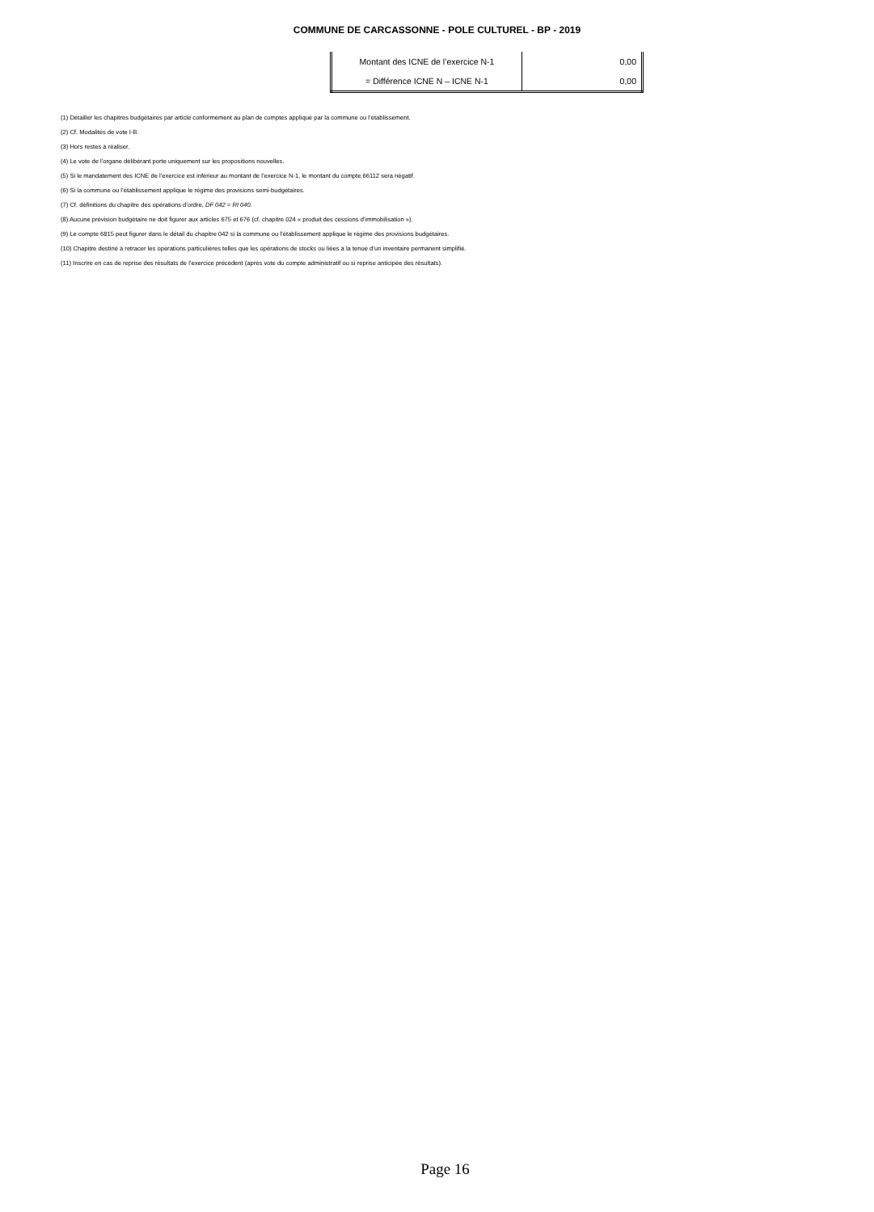COMMUNE DE CARCASSONNE - POLE CULTUREL - BP - 2019
| Montant des ICNE de l’exercice N-1 | 0,00 |
| = Différence ICNE N – ICNE N-1 | 0,00 |
(1) Détailler les chapitres budgétaires par article conformément au plan de comptes appliqué par la commune ou l’établissement.
(2) Cf. Modalités de vote I-B.
(3) Hors restes à réaliser.
(4) Le vote de l’organe délibérant porte uniquement sur les propositions nouvelles.
(5) Si le mandatement des ICNE de l’exercice est inférieur au montant de l’exercice N-1, le montant du compte 66112 sera négatif.
(6) Si la commune ou l’établissement applique le régime des provisions semi-budgétaires.
(7) Cf. définitions du chapitre des opérations d’ordre, DF 042 = RI 040.
(8) Aucune prévision budgétaire ne doit figurer aux articles 675 et 676 (cf. chapitre 024 « produit des cessions d’immobilisation »).
(9) Le compte 6815 peut figurer dans le détail du chapitre 042 si la commune ou l’établissement applique le régime des provisions budgétaires.
(10) Chapitre destiné à retracer les opérations particulières telles que les opérations de stocks ou liées à la tenue d’un inventaire permanent simplifié.
(11) Inscrire en cas de reprise des résultats de l’exercice précédent (après vote du compte administratif ou si reprise anticipée des résultats).
Page 16